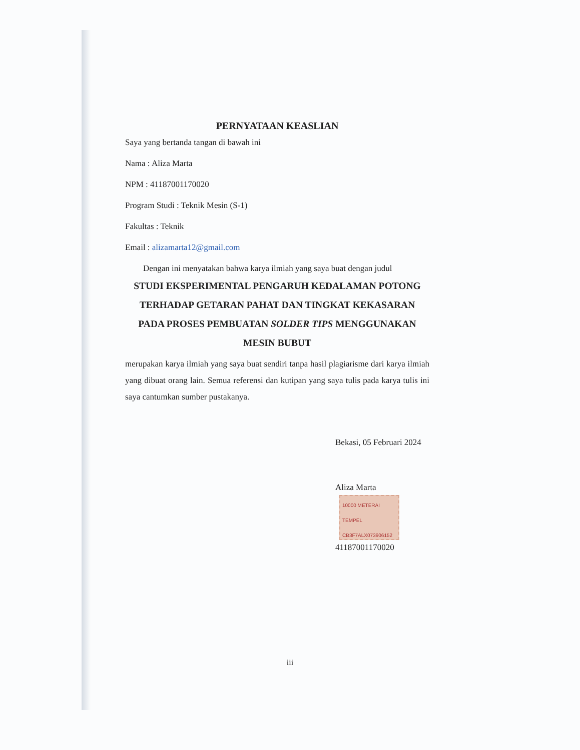PERNYATAAN KEASLIAN
Saya yang bertanda tangan di bawah ini
Nama : Aliza Marta
NPM : 41187001170020
Program Studi : Teknik Mesin (S-1)
Fakultas : Teknik
Email : alizamarta12@gmail.com
Dengan ini menyatakan bahwa karya ilmiah yang saya buat dengan judul
STUDI EKSPERIMENTAL PENGARUH KEDALAMAN POTONG TERHADAP GETARAN PAHAT DAN TINGKAT KEKASARAN PADA PROSES PEMBUATAN SOLDER TIPS MENGGUNAKAN MESIN BUBUT
merupakan karya ilmiah yang saya buat sendiri tanpa hasil plagiarisme dari karya ilmiah yang dibuat orang lain. Semua referensi dan kutipan yang saya tulis pada karya tulis ini saya cantumkan sumber pustakanya.
Bekasi, 05 Februari 2024
Aliza Marta 10000 METERAI TEMPEL
CB3F7ALX073906152
41187001170020
iii